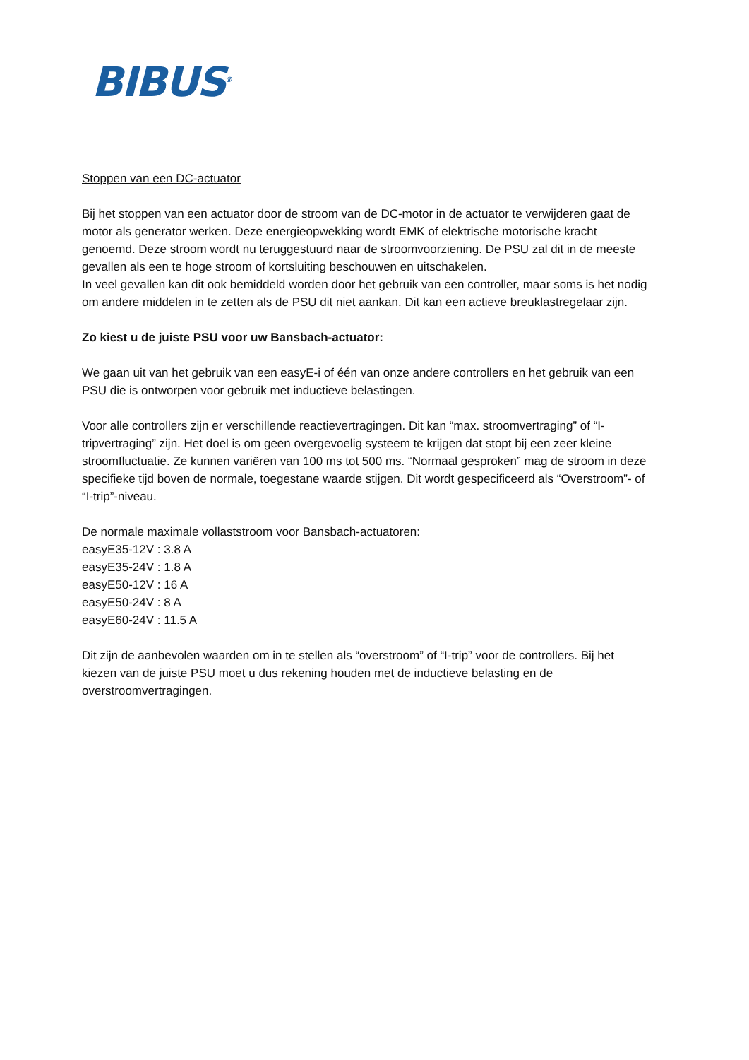BIBUS<sup>®</sup>
Stoppen van een DC-actuator
Bij het stoppen van een actuator door de stroom van de DC-motor in de actuator te verwijderen gaat de motor als generator werken. Deze energieopwekking wordt EMK of elektrische motorische kracht genoemd. Deze stroom wordt nu teruggestuurd naar de stroomvoorziening. De PSU zal dit in de meeste gevallen als een te hoge stroom of kortsluiting beschouwen en uitschakelen.
In veel gevallen kan dit ook bemiddeld worden door het gebruik van een controller, maar soms is het nodig om andere middelen in te zetten als de PSU dit niet aankan. Dit kan een actieve breuklastregelaar zijn.
Zo kiest u de juiste PSU voor uw Bansbach-actuator:
We gaan uit van het gebruik van een easyE-i of één van onze andere controllers en het gebruik van een PSU die is ontworpen voor gebruik met inductieve belastingen.
Voor alle controllers zijn er verschillende reactievertragingen. Dit kan “max. stroomvertraging” of “I-tripvertraging” zijn. Het doel is om geen overgevoelig systeem te krijgen dat stopt bij een zeer kleine stroomfluctuatie. Ze kunnen variëren van 100 ms tot 500 ms. “Normaal gesproken” mag de stroom in deze specifieke tijd boven de normale, toegestane waarde stijgen. Dit wordt gespecificeerd als “Overstroom”- of “I-trip”-niveau.
De normale maximale vollaststroom voor Bansbach-actuatoren:
easyE35-12V : 3.8 A
easyE35-24V : 1.8 A
easyE50-12V : 16 A
easyE50-24V : 8 A
easyE60-24V : 11.5 A
Dit zijn de aanbevolen waarden om in te stellen als “overstroom” of “I-trip” voor de controllers. Bij het kiezen van de juiste PSU moet u dus rekening houden met de inductieve belasting en de overstroomvertragingen.